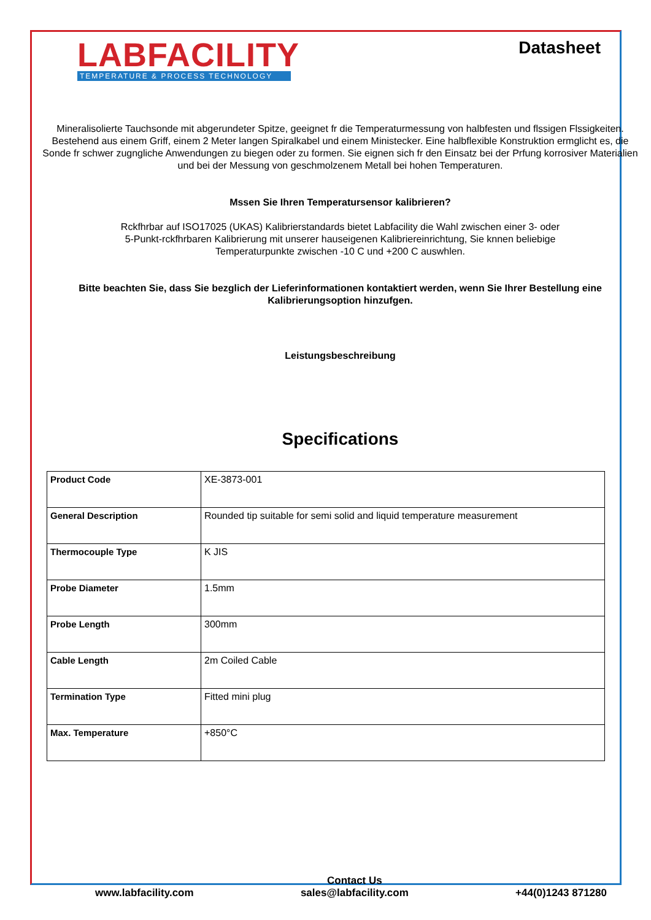LABFACILITY
TEMPERATURE & PROCESS TECHNOLOGY
Datasheet
Mineralisolierte Tauchsonde mit abgerundeter Spitze, geeignet fr die Temperaturmessung von halbfesten und flssigen Flssigkeiten. Bestehend aus einem Griff, einem 2 Meter langen Spiralkabel und einem Ministecker. Eine halbflexible Konstruktion ermglicht es, die Sonde fr schwer zugngliche Anwendungen zu biegen oder zu formen. Sie eignen sich fr den Einsatz bei der Prfung korrosiver Materialien und bei der Messung von geschmolzenem Metall bei hohen Temperaturen.
Mssen Sie Ihren Temperatursensor kalibrieren?
Rckfhrbar auf ISO17025 (UKAS) Kalibrierstandards bietet Labfacility die Wahl zwischen einer 3- oder
5-Punkt-rckfhrbaren Kalibrierung mit unserer hauseigenen Kalibriereinrichtung, Sie knnen beliebige
Temperaturpunkte zwischen -10 C und +200 C auswhlen.
Bitte beachten Sie, dass Sie bezglich der Lieferinformationen kontaktiert werden, wenn Sie Ihrer Bestellung eine Kalibrierungsoption hinzufgen.
Leistungsbeschreibung
Specifications
| Product Code | XE-3873-001 |
| General Description | Rounded tip suitable for semi solid and liquid temperature measurement |
| Thermocouple Type | K JIS |
| Probe Diameter | 1.5mm |
| Probe Length | 300mm |
| Cable Length | 2m Coiled Cable |
| Termination Type | Fitted mini plug |
| Max. Temperature | +850°C |
www.labfacility.com
Contact Us
sales@labfacility.com
+44(0)1243 871280